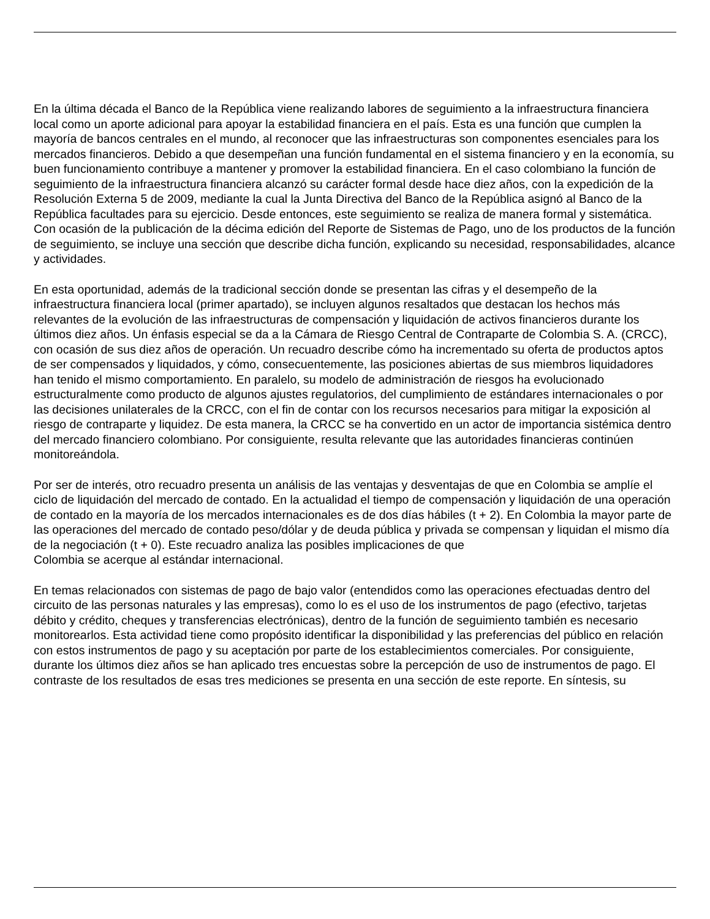En la última década el Banco de la República viene realizando labores de seguimiento a la infraestructura financiera local como un aporte adicional para apoyar la estabilidad financiera en el país. Esta es una función que cumplen la mayoría de bancos centrales en el mundo, al reconocer que las infraestructuras son componentes esenciales para los mercados financieros. Debido a que desempeñan una función fundamental en el sistema financiero y en la economía, su buen funcionamiento contribuye a mantener y promover la estabilidad financiera. En el caso colombiano la función de seguimiento de la infraestructura financiera alcanzó su carácter formal desde hace diez años, con la expedición de la Resolución Externa 5 de 2009, mediante la cual la Junta Directiva del Banco de la República asignó al Banco de la República facultades para su ejercicio. Desde entonces, este seguimiento se realiza de manera formal y sistemática. Con ocasión de la publicación de la décima edición del Reporte de Sistemas de Pago, uno de los productos de la función de seguimiento, se incluye una sección que describe dicha función, explicando su necesidad, responsabilidades, alcance y actividades.
En esta oportunidad, además de la tradicional sección donde se presentan las cifras y el desempeño de la infraestructura financiera local (primer apartado), se incluyen algunos resaltados que destacan los hechos más relevantes de la evolución de las infraestructuras de compensación y liquidación de activos financieros durante los últimos diez años. Un énfasis especial se da a la Cámara de Riesgo Central de Contraparte de Colombia S. A. (CRCC), con ocasión de sus diez años de operación. Un recuadro describe cómo ha incrementado su oferta de productos aptos de ser compensados y liquidados, y cómo, consecuentemente, las posiciones abiertas de sus miembros liquidadores han tenido el mismo comportamiento. En paralelo, su modelo de administración de riesgos ha evolucionado estructuralmente como producto de algunos ajustes regulatorios, del cumplimiento de estándares internacionales o por las decisiones unilaterales de la CRCC, con el fin de contar con los recursos necesarios para mitigar la exposición al riesgo de contraparte y liquidez. De esta manera, la CRCC se ha convertido en un actor de importancia sistémica dentro del mercado financiero colombiano. Por consiguiente, resulta relevante que las autoridades financieras continúen monitoreándola.
Por ser de interés, otro recuadro presenta un análisis de las ventajas y desventajas de que en Colombia se amplíe el ciclo de liquidación del mercado de contado. En la actualidad el tiempo de compensación y liquidación de una operación de contado en la mayoría de los mercados internacionales es de dos días hábiles (t + 2). En Colombia la mayor parte de las operaciones del mercado de contado peso/dólar y de deuda pública y privada se compensan y liquidan el mismo día de la negociación (t + 0). Este recuadro analiza las posibles implicaciones de que
Colombia se acerque al estándar internacional.
En temas relacionados con sistemas de pago de bajo valor (entendidos como las operaciones efectuadas dentro del circuito de las personas naturales y las empresas), como lo es el uso de los instrumentos de pago (efectivo, tarjetas débito y crédito, cheques y transferencias electrónicas), dentro de la función de seguimiento también es necesario monitorearlos. Esta actividad tiene como propósito identificar la disponibilidad y las preferencias del público en relación con estos instrumentos de pago y su aceptación por parte de los establecimientos comerciales. Por consiguiente, durante los últimos diez años se han aplicado tres encuestas sobre la percepción de uso de instrumentos de pago. El contraste de los resultados de esas tres mediciones se presenta en una sección de este reporte. En síntesis, su